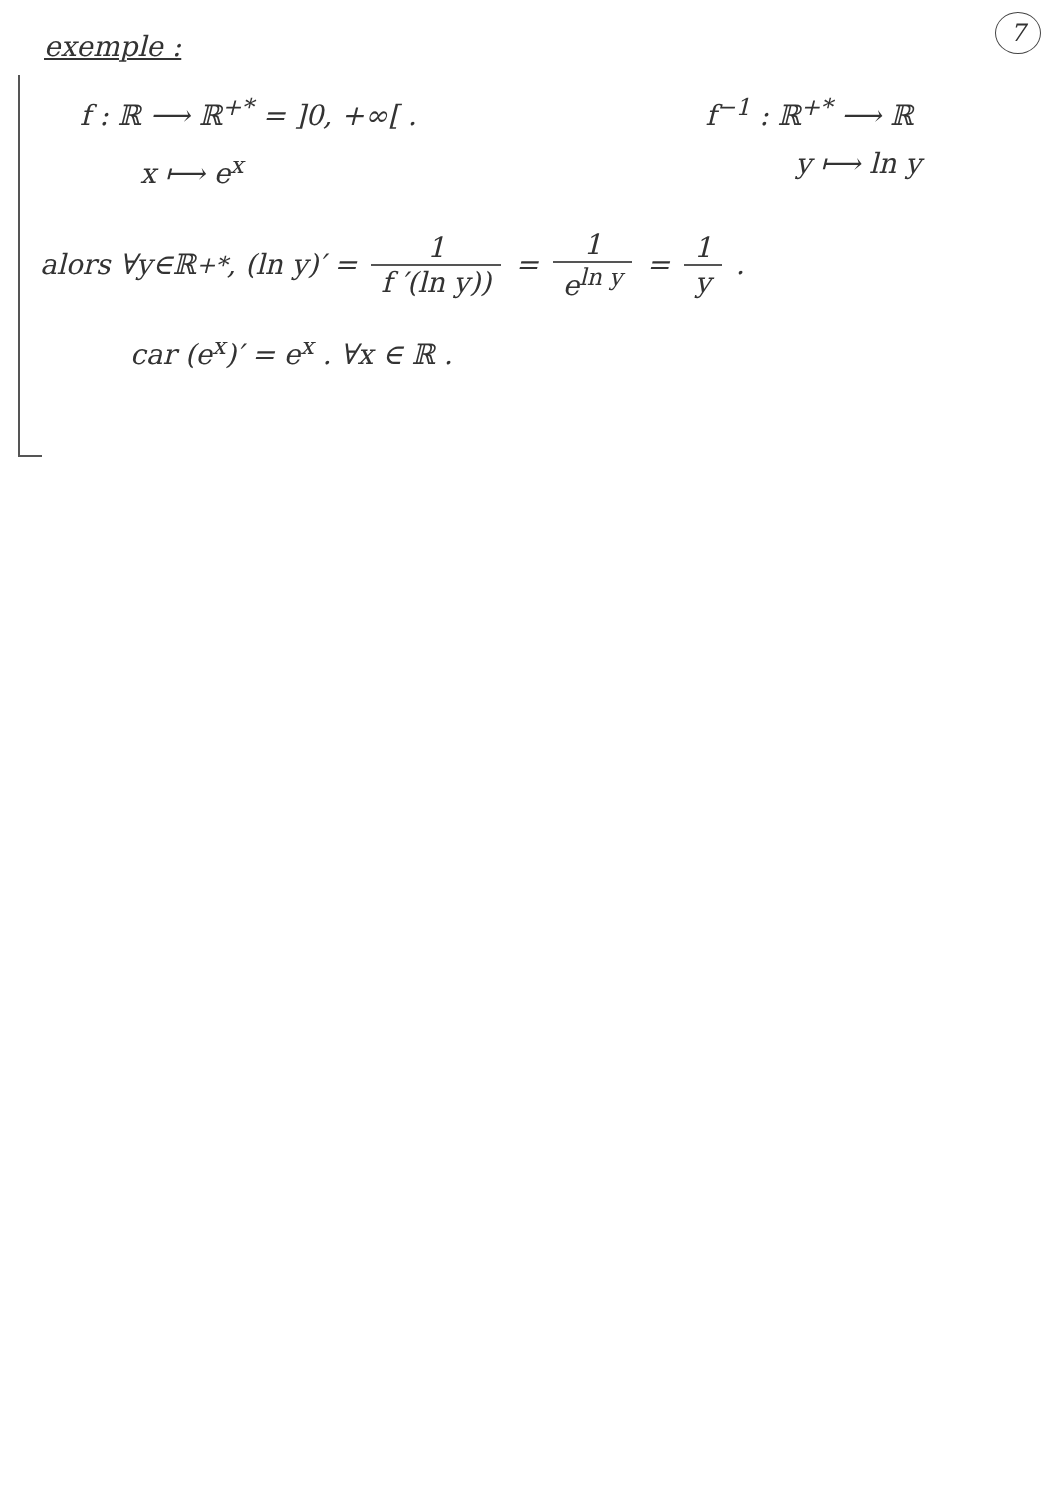7
exemple :
f : ℝ ⟶ ℝ<sup>+*</sup> = ]0, +∞[ .
x ⟼ e<sup>x</sup>
f<sup>−1</sup> : ℝ<sup>+*</sup> ⟶ ℝ
y ⟼ ln y
alors ∀y∈ℝ<sup>+*</sup>, (ln y)′ = 1 f ′(ln y)) = 1 e<sup>ln y</sup> = 1 y .
car (e<sup>x</sup>)′ = e<sup>x</sup> . ∀x ∈ ℝ .